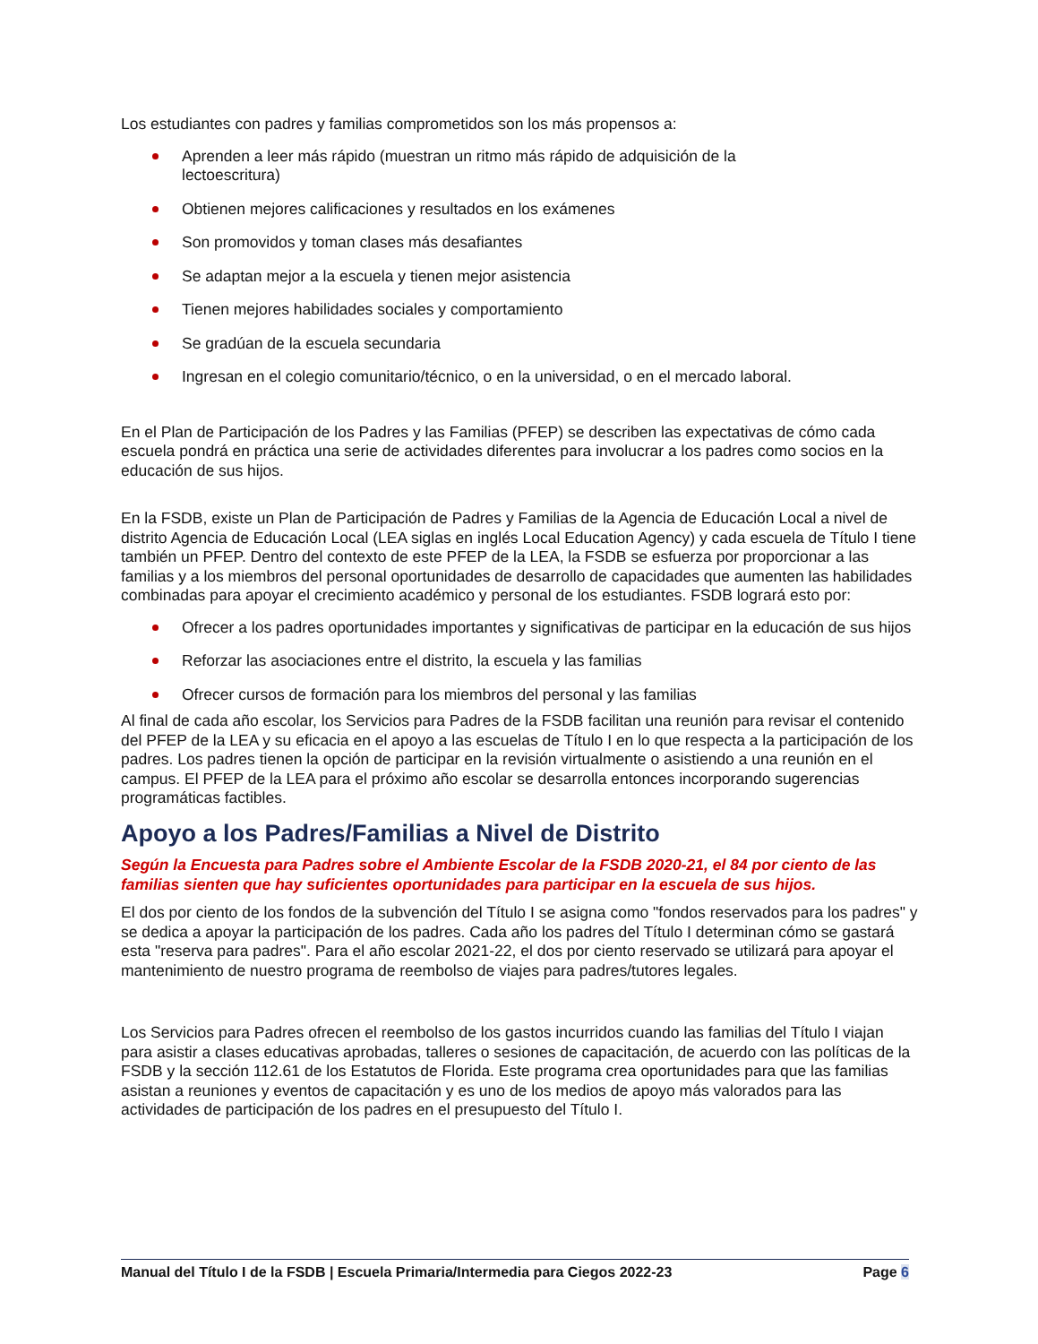Los estudiantes con padres y familias comprometidos son los más propensos a:
Aprenden a leer más rápido (muestran un ritmo más rápido de adquisición de la lectoescritura)
Obtienen mejores calificaciones y resultados en los exámenes
Son promovidos y toman clases más desafiantes
Se adaptan mejor a la escuela y tienen mejor asistencia
Tienen mejores habilidades sociales y comportamiento
Se gradúan de la escuela secundaria
Ingresan en el colegio comunitario/técnico, o en la universidad, o en el mercado laboral.
En el Plan de Participación de los Padres y las Familias (PFEP) se describen las expectativas de cómo cada escuela pondrá en práctica una serie de actividades diferentes para involucrar a los padres como socios en la educación de sus hijos.
En la FSDB, existe un Plan de Participación de Padres y Familias de la Agencia de Educación Local a nivel de distrito Agencia de Educación Local (LEA siglas en inglés Local Education Agency) y cada escuela de Título I tiene también un PFEP. Dentro del contexto de este PFEP de la LEA, la FSDB se esfuerza por proporcionar a las familias y a los miembros del personal oportunidades de desarrollo de capacidades que aumenten las habilidades combinadas para apoyar el crecimiento académico y personal de los estudiantes. FSDB logrará esto por:
Ofrecer a los padres oportunidades importantes y significativas de participar en la educación de sus hijos
Reforzar las asociaciones entre el distrito, la escuela y las familias
Ofrecer cursos de formación para los miembros del personal y las familias
Al final de cada año escolar, los Servicios para Padres de la FSDB facilitan una reunión para revisar el contenido del PFEP de la LEA y su eficacia en el apoyo a las escuelas de Título I en lo que respecta a la participación de los padres. Los padres tienen la opción de participar en la revisión virtualmente o asistiendo a una reunión en el campus. El PFEP de la LEA para el próximo año escolar se desarrolla entonces incorporando sugerencias programáticas factibles.
Apoyo a los Padres/Familias a Nivel de Distrito
Según la Encuesta para Padres sobre el Ambiente Escolar de la FSDB 2020-21, el 84 por ciento de las familias sienten que hay suficientes oportunidades para participar en la escuela de sus hijos.
El dos por ciento de los fondos de la subvención del Título I se asigna como "fondos reservados para los padres" y se dedica a apoyar la participación de los padres. Cada año los padres del Título I determinan cómo se gastará esta "reserva para padres". Para el año escolar 2021-22, el dos por ciento reservado se utilizará para apoyar el mantenimiento de nuestro programa de reembolso de viajes para padres/tutores legales.
Los Servicios para Padres ofrecen el reembolso de los gastos incurridos cuando las familias del Título I viajan para asistir a clases educativas aprobadas, talleres o sesiones de capacitación, de acuerdo con las políticas de la FSDB y la sección 112.61 de los Estatutos de Florida. Este programa crea oportunidades para que las familias asistan a reuniones y eventos de capacitación y es uno de los medios de apoyo más valorados para las actividades de participación de los padres en el presupuesto del Título I.
Manual del Título I de la FSDB | Escuela Primaria/Intermedia para Ciegos 2022-23 Page 6